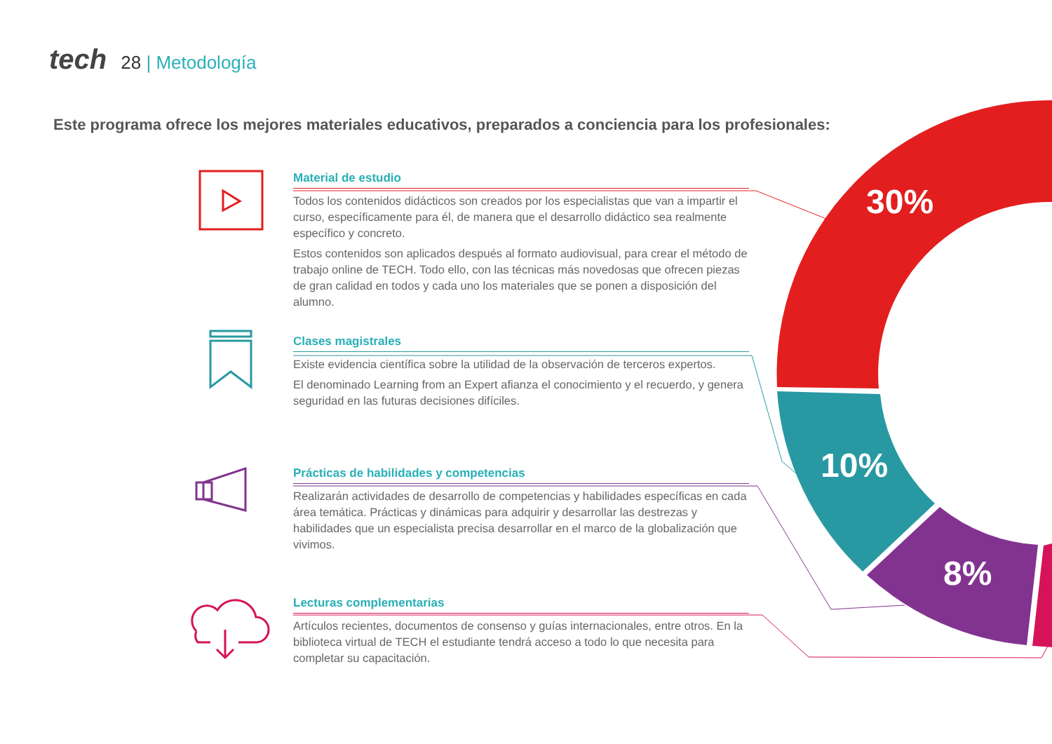tech 28 | Metodología
Este programa ofrece los mejores materiales educativos, preparados a conciencia para los profesionales:
30%
10%
8%
Material de estudio
Todos los contenidos didácticos son creados por los especialistas que van a impartir el curso, específicamente para él, de manera que el desarrollo didáctico sea realmente específico y concreto.
Estos contenidos son aplicados después al formato audiovisual, para crear el método de trabajo online de TECH. Todo ello, con las técnicas más novedosas que ofrecen piezas de gran calidad en todos y cada uno los materiales que se ponen a disposición del alumno.
Clases magistrales
Existe evidencia científica sobre la utilidad de la observación de terceros expertos.
El denominado Learning from an Expert afianza el conocimiento y el recuerdo, y genera seguridad en las futuras decisiones difíciles.
Prácticas de habilidades y competencias
Realizarán actividades de desarrollo de competencias y habilidades específicas en cada área temática. Prácticas y dinámicas para adquirir y desarrollar las destrezas y habilidades que un especialista precisa desarrollar en el marco de la globalización que vivimos.
Lecturas complementarias
Artículos recientes, documentos de consenso y guías internacionales, entre otros. En la biblioteca virtual de TECH el estudiante tendrá acceso a todo lo que necesita para completar su capacitación.